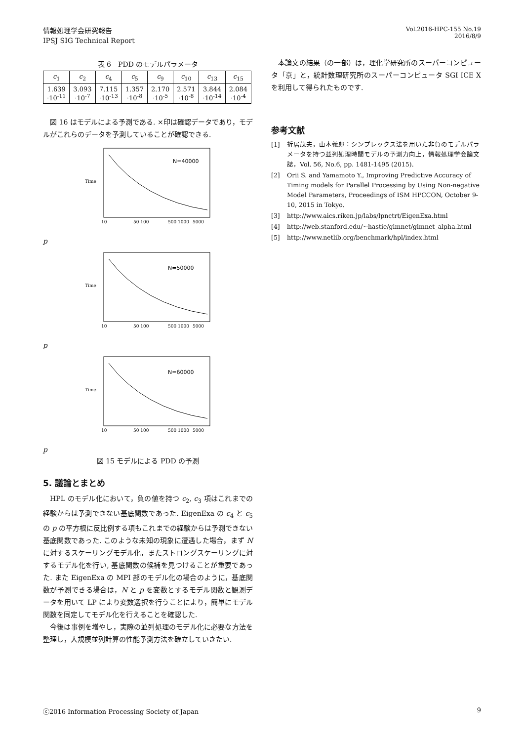情報処理学会研究報告
IPSJ SIG Technical Report
Vol.2016-HPC-155 No.19
2016/8/9
表 6　PDD のモデルパラメータ
| c<sub>1</sub> | c<sub>2</sub> | c<sub>4</sub> | c<sub>5</sub> | c<sub>9</sub> | c<sub>10</sub> | c<sub>13</sub> | c<sub>15</sub> |
| --- | --- | --- | --- | --- | --- | --- | --- |
| 1.639 ·10<sup>-11</sup> | 3.093 ·10<sup>-7</sup> | 7.115 ·10<sup>-13</sup> | 1.357 ·10<sup>-8</sup> | 2.170 ·10<sup>-5</sup> | 2.571 ·10<sup>-8</sup> | 3.844 ·10<sup>-14</sup> | 2.084 ·10<sup>-4</sup> |
図 16 はモデルによる予測である. ×印は確認データであり，モデルがこれらのデータを予測していることが確認できる.
N=40000
Time
10
50 100
500 1000
5000
p
N=50000
Time
10
50 100
500 1000
5000
p
N=60000
Time
10
50 100
500 1000
5000
p
図 15 モデルによる PDD の予測
5. 議論とまとめ
HPL のモデル化において，負の値を持つ c<sub>2</sub>, c<sub>3</sub> 項はこれまでの経験からは予測できない基底関数であった. EigenExa の c<sub>4</sub> と c<sub>5</sub> の p の平方根に反比例する項もこれまでの経験からは予測できない基底関数であった. このような未知の現象に遭遇した場合，まず N に対するスケーリングモデル化，またストロングスケーリングに対するモデル化を行い, 基底関数の候補を見つけることが重要であった. また EigenExa の MPI 部のモデル化の場合のように，基底関数が予測できる場合は，N と p を変数とするモデル関数と観測データを用いて LP により変数選択を行うことにより，簡単にモデル関数を同定してモデル化を行えることを確認した.
今後は事例を増やし，実際の並列処理のモデル化に必要な方法を整理し，大規模並列計算の性能予測方法を確立していきたい.
本論文の結果（の一部）は，理化学研究所のスーパーコンピュータ「京」と，統計数理研究所のスーパーコンピュータ SGI ICE X を利用して得られたものです.
参考文献
[1] 折居茂夫，山本義郎：シンプレックス法を用いた非負のモデルパラメータを持つ並列処理時間モデルの予測力向上，情報処理学会論文誌，Vol. 56, No.6, pp. 1481-1495 (2015).
[2] Orii S. and Yamamoto Y., Improving Predictive Accuracy of Timing models for Parallel Processing by Using Non-negative Model Parameters, Proceedings of ISM HPCCON, October 9-10, 2015 in Tokyo.
[3] http://www.aics.riken.jp/labs/lpnctrt/EigenExa.html
[4] http://web.stanford.edu/~hastie/glmnet/glmnet_alpha.html
[5] http://www.netlib.org/benchmark/hpl/index.html
ⓒ2016 Information Processing Society of Japan 9